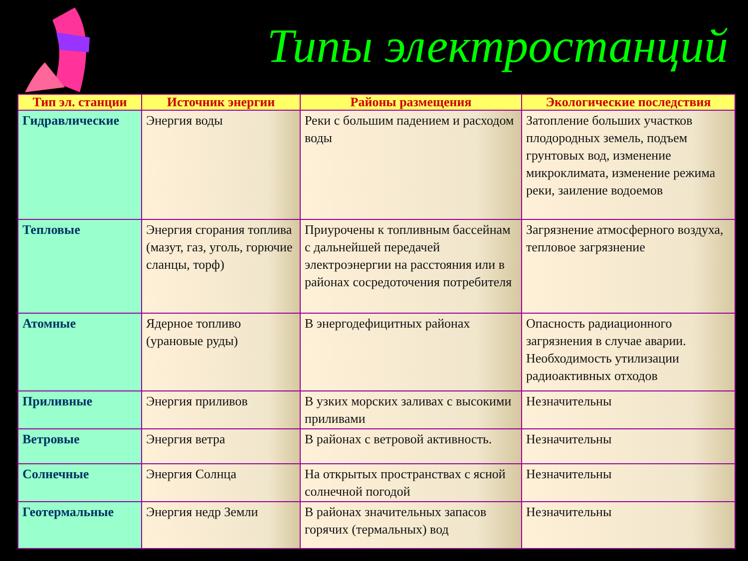Типы электростанций
| Тип эл. станции | Источник энергии | Районы размещения | Экологические последствия |
| --- | --- | --- | --- |
| Гидравлические | Энергия воды | Реки с большим падением и расходом воды | Затопление больших участков плодородных земель, подъем грунтовых вод, изменение микроклимата, изменение режима реки, заиление водоемов |
| Тепловые | Энергия сгорания топлива (мазут, газ, уголь, горючие сланцы, торф) | Приурочены к топливным бассейнам с дальнейшей передачей электроэнергии на расстояния или в районах сосредоточения потребителя | Загрязнение атмосферного воздуха, тепловое загрязнение |
| Атомные | Ядерное топливо (урановые руды) | В энергодефицитных районах | Опасность радиационного загрязнения в случае аварии. Необходимость утилизации радиоактивных отходов |
| Приливные | Энергия приливов | В узких морских заливах с высокими приливами | Незначительны |
| Ветровые | Энергия ветра | В районах с ветровой активность. | Незначительны |
| Солнечные | Энергия Солнца | На открытых пространствах с ясной солнечной погодой | Незначительны |
| Геотермальные | Энергия недр Земли | В районах значительных запасов горячих (термальных) вод | Незначительны |